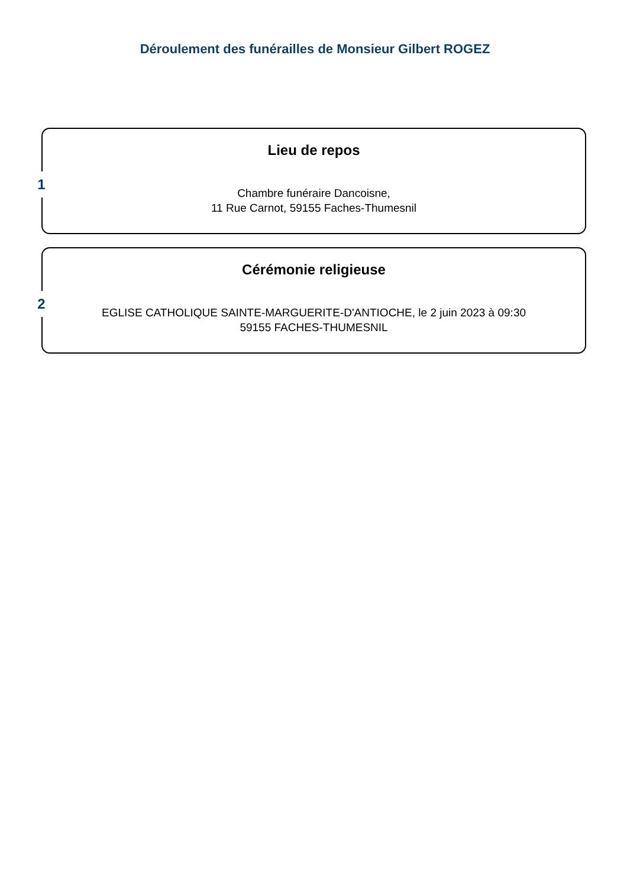Déroulement des funérailles de Monsieur Gilbert ROGEZ
1
Lieu de repos
Chambre funéraire Dancoisne,
11 Rue Carnot, 59155 Faches-Thumesnil
2
Cérémonie religieuse
EGLISE CATHOLIQUE SAINTE-MARGUERITE-D'ANTIOCHE, le 2 juin 2023 à 09:30
59155 FACHES-THUMESNIL